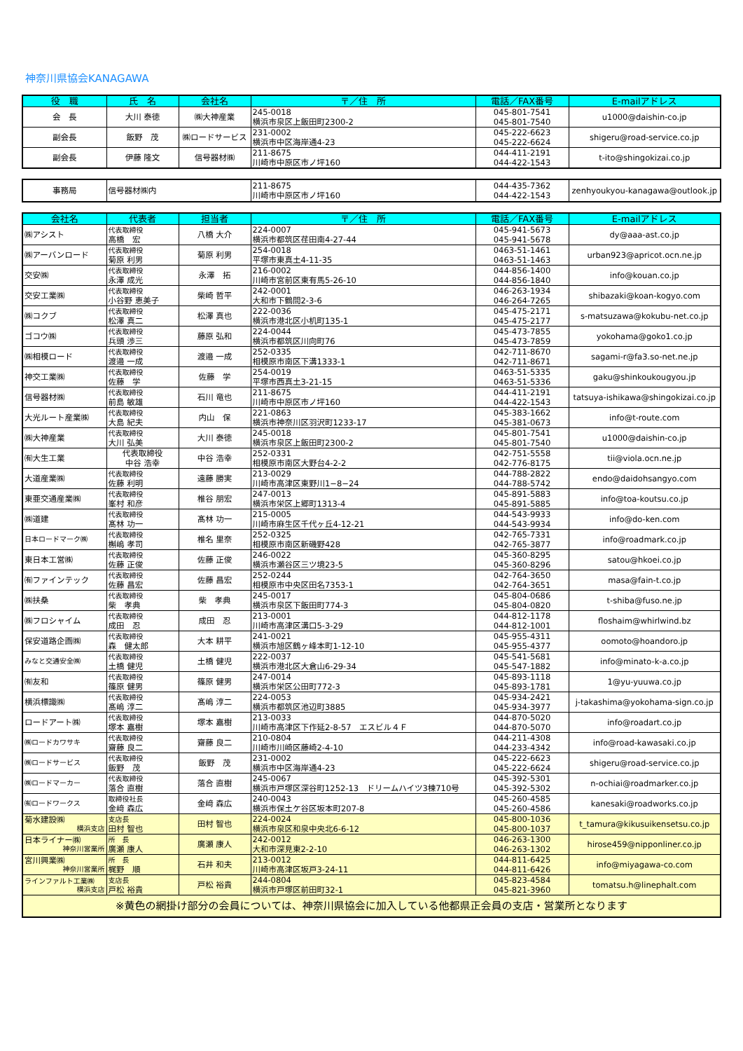神奈川県協会KANAGAWA
| 役 職 | 氏 名 | 会社名 | 〒／住 所 | 電話／FAX番号 | E-mailアドレス |
| --- | --- | --- | --- | --- | --- |
| 会 長 | 大川 泰徳 | ㈱大神産業 | 245-0018 横浜市泉区上飯田町2300-2 | 045-801-7541 045-801-7540 | u1000@daishin-co.jp |
| 副会長 | 飯野 茂 | ㈱ロードサービス | 231-0002 横浜市中区海岸通4-23 | 045-222-6623 045-222-6624 | shigeru@road-service.co.jp |
| 副会長 | 伊藤 隆文 | 信号器材㈱ | 211-8675 川崎市中原区市ノ坪160 | 044-411-2191 044-422-1543 | t-ito@shingokizai.co.jp |
| 事務局 | 信号器材㈱内 | 211-8675 川崎市中原区市ノ坪160 | 044-435-7362 044-422-1543 | zenhyoukyou-kanagawa@outlook.jp |
| 会社名 | 代表者 | 担当者 | 〒／住 所 | 電話／FAX番号 | E-mailアドレス |
| --- | --- | --- | --- | --- | --- |
| ㈱アシスト | 代表取締役 高橋 宏 | 八橋 大介 | 224-0007 横浜市都筑区荏田南4-27-44 | 045-941-5673 045-941-5678 | dy@aaa-ast.co.jp |
| ㈱アーバンロード | 代表取締役 菊原 利男 | 菊原 利男 | 254-0018 平塚市東真土4-11-35 | 0463-51-1461 0463-51-1463 | urban923@apricot.ocn.ne.jp |
| 交安㈱ | 代表取締役 永澤 成光 | 永澤 拓 | 216-0002 川崎市宮前区東有馬5-26-10 | 044-856-1400 044-856-1840 | info@kouan.co.jp |
| 交安工業㈱ | 代表取締役 小谷野 恵美子 | 柴崎 哲平 | 242-0001 大和市下鶴間2-3-6 | 046-263-1934 046-264-7265 | shibazaki@koan-kogyo.com |
| ㈱コクブ | 代表取締役 松澤 真二 | 松澤 真也 | 222-0036 横浜市港北区小机町135-1 | 045-475-2171 045-475-2177 | s-matsuzawa@kokubu-net.co.jp |
| ゴコウ㈱ | 代表取締役 兵頭 渉三 | 藤原 弘和 | 224-0044 横浜市都筑区川向町76 | 045-473-7855 045-473-7859 | yokohama@goko1.co.jp |
| ㈱相模ロード | 代表取締役 渡邉 一成 | 渡邉 一成 | 252-0335 相模原市南区下溝1333-1 | 042-711-8670 042-711-8671 | sagami-r@fa3.so-net.ne.jp |
| 神交工業㈱ | 代表取締役 佐藤 学 | 佐藤 学 | 254-0019 平塚市西真土3-21-15 | 0463-51-5335 0463-51-5336 | gaku@shinkoukougyou.jp |
| 信号器材㈱ | 代表取締役 前島 敏雄 | 石川 竜也 | 211-8675 川崎市中原区市ノ坪160 | 044-411-2191 044-422-1543 | tatsuya-ishikawa@shingokizai.co.jp |
| 大光ルート産業㈱ | 代表取締役 大島 紀夫 | 内山 保 | 221-0863 横浜市神奈川区羽沢町1233-17 | 045-383-1662 045-381-0673 | info@t-route.com |
| ㈱大神産業 | 代表取締役 大川 弘美 | 大川 泰徳 | 245-0018 横浜市泉区上飯田町2300-2 | 045-801-7541 045-801-7540 | u1000@daishin-co.jp |
| ㈲大生工業 | 代表取締役 中谷 浩幸 | 中谷 浩幸 | 252-0331 相模原市南区大野台4-2-2 | 042-751-5558 042-776-8175 | tii@viola.ocn.ne.jp |
| 大道産業㈱ | 代表取締役 佐藤 利明 | 遠藤 勝実 | 213-0029 川崎市高津区東野川1−8−24 | 044-788-2822 044-788-5742 | endo@daidohsangyo.com |
| 東亜交通産業㈱ | 代表取締役 峯村 和彦 | 椎谷 朋宏 | 247-0013 横浜市栄区上郷町1313-4 | 045-891-5883 045-891-5885 | info@toa-koutsu.co.jp |
| ㈱道建 | 代表取締役 髙林 功一 | 髙林 功一 | 215-0005 川崎市麻生区千代ヶ丘4-12-21 | 044-543-9933 044-543-9934 | info@do-ken.com |
| 日本ロードマーク㈱ | 代表取締役 槲嶋 孝司 | 椎名 里奈 | 252-0325 相模原市南区新磯野428 | 042-765-7331 042-765-3877 | info@roadmark.co.jp |
| 東日本工営㈱ | 代表取締役 佐藤 正俊 | 佐藤 正俊 | 246-0022 横浜市瀬谷区三ツ境23-5 | 045-360-8295 045-360-8296 | satou@hkoei.co.jp |
| ㈲ファインテック | 代表取締役 佐藤 昌宏 | 佐藤 昌宏 | 252-0244 相模原市中央区田名7353-1 | 042-764-3650 042-764-3651 | masa@fain-t.co.jp |
| ㈱扶桑 | 代表取締役 柴 孝典 | 柴 孝典 | 245-0017 横浜市泉区下飯田町774-3 | 045-804-0686 045-804-0820 | t-shiba@fuso.ne.jp |
| ㈱フロシャイム | 代表取締役 成田 忍 | 成田 忍 | 213-0001 川崎市高津区溝口5-3-29 | 044-812-1178 044-812-1001 | floshaim@whirlwind.bz |
| 保安道路企画㈱ | 代表取締役 森 健太郎 | 大本 耕平 | 241-0021 横浜市旭区鶴ヶ峰本町1-12-10 | 045-955-4311 045-955-4377 | oomoto@hoandoro.jp |
| みなと交通安全㈱ | 代表取締役 土橋 健児 | 土橋 健児 | 222-0037 横浜市港北区大倉山6-29-34 | 045-541-5681 045-547-1882 | info@minato-k-a.co.jp |
| ㈲友和 | 代表取締役 篠原 健男 | 篠原 健男 | 247-0014 横浜市栄区公田町772-3 | 045-893-1118 045-893-1781 | 1@yu-yuuwa.co.jp |
| 横浜標識㈱ | 代表取締役 髙嶋 淳二 | 髙嶋 淳二 | 224-0053 横浜市都筑区池辺町3885 | 045-934-2421 045-934-3977 | j-takashima@yokohama-sign.co.jp |
| ロードアート㈱ | 代表取締役 塚本 嘉樹 | 塚本 嘉樹 | 213-0033 川崎市高津区下作延2-8-57 エスビル４Ｆ | 044-870-5020 044-870-5070 | info@roadart.co.jp |
| ㈱ロードカワサキ | 代表取締役 齋藤 良二 | 齋藤 良二 | 210-0804 川崎市川崎区藤崎2-4-10 | 044-211-4308 044-233-4342 | info@road-kawasaki.co.jp |
| ㈱ロードサービス | 代表取締役 飯野 茂 | 飯野 茂 | 231-0002 横浜市中区海岸通4-23 | 045-222-6623 045-222-6624 | shigeru@road-service.co.jp |
| ㈱ロードマーカー | 代表取締役 落合 直樹 | 落合 直樹 | 245-0067 横浜市戸塚区深谷町1252-13 ドリームハイツ3棟710号 | 045-392-5301 045-392-5302 | n-ochiai@roadmarker.co.jp |
| ㈲ロードワークス | 取締役社長 金﨑 森広 | 金﨑 森広 | 240-0043 横浜市保土ケ谷区坂本町207-8 | 045-260-4585 045-260-4586 | kanesaki@roadworks.co.jp |
| 菊水建設㈱ 横浜支店 | 支店長 田村 智也 | 田村 智也 | 224-0024 横浜市泉区和泉中央北6-6-12 | 045-800-1036 045-800-1037 | t_tamura@kikusuikensetsu.co.jp |
| 日本ライナー㈱ 神奈川営業所 | 所 長 廣瀬 康人 | 廣瀬 康人 | 242-0012 大和市深見東2-2-10 | 046-263-1300 046-263-1302 | hirose459@nipponliner.co.jp |
| 宮川興業㈱ 神奈川営業所 | 所 長 梶野 順 | 石井 和夫 | 213-0012 川崎市高津区坂戸3-24-11 | 044-811-6425 044-811-6426 | info@miyagawa-co.com |
| ラインファルト工業㈱ 横浜支店 | 支店長 戸松 裕貴 | 戸松 裕貴 | 244-0804 横浜市戸塚区前田町32-1 | 045-823-4584 045-821-3960 | tomatsu.h@linephalt.com |
| ※黄色の網掛け部分の会員については、神奈川県協会に加入している他都県正会員の支店・営業所となります | | | | | |